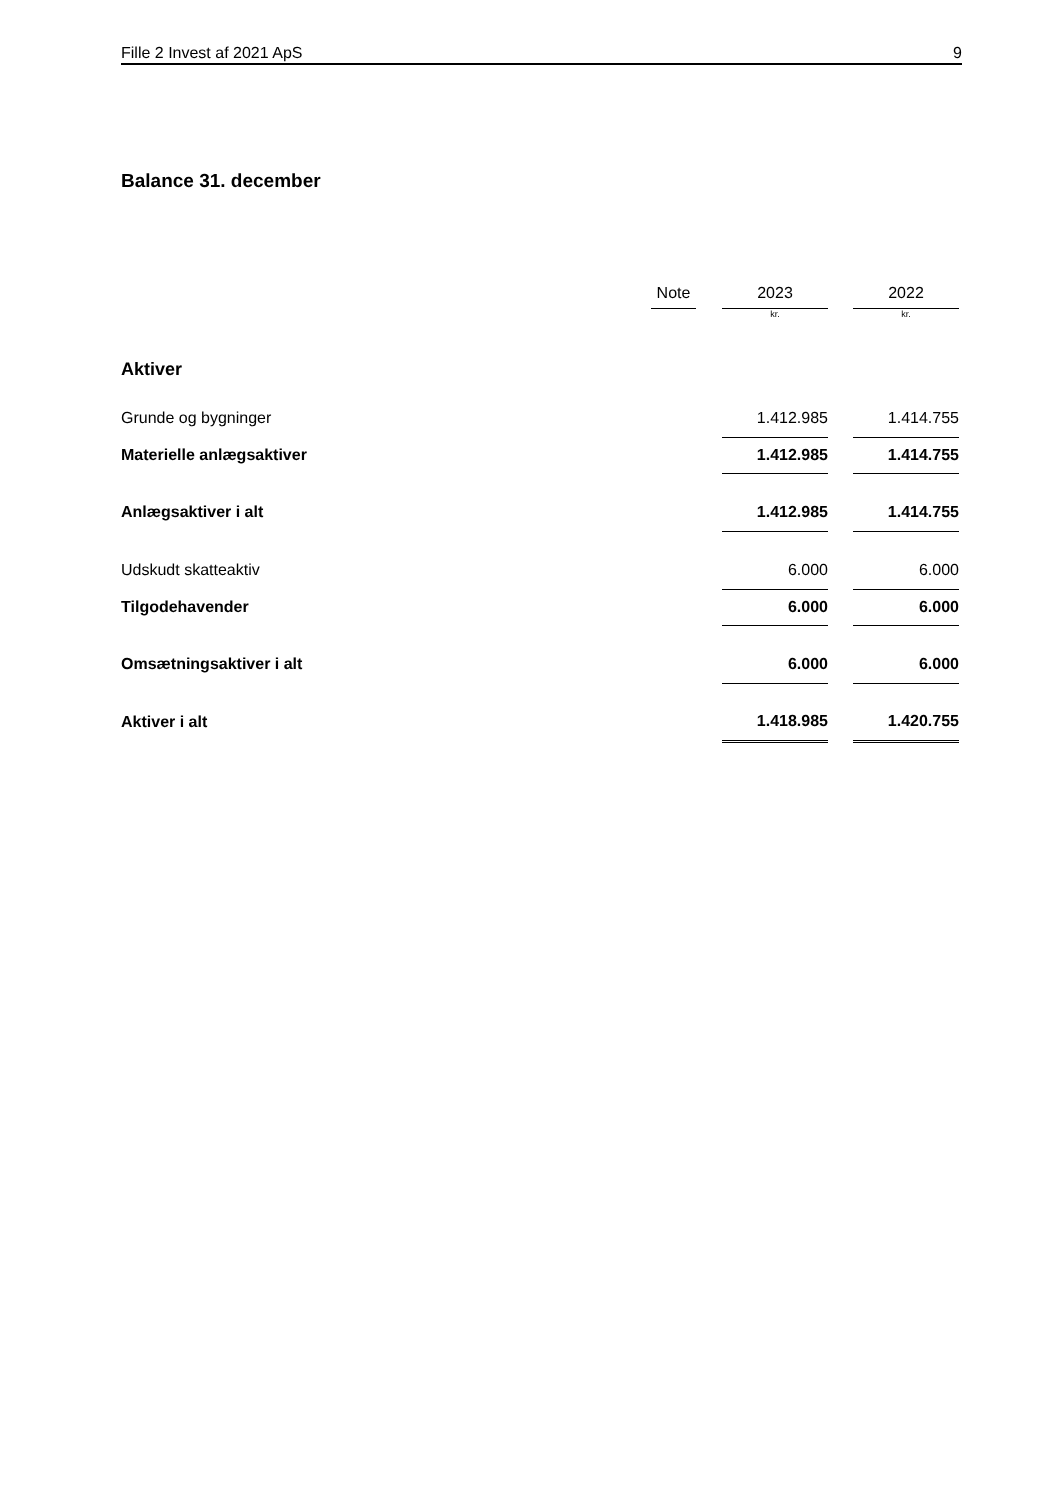Fille 2 Invest af 2021 ApS 9
Balance 31. december
| | Note | | 2023 | | 2022 |
| --- | --- | --- | --- | --- | --- |
| | | | kr. | | kr. |
| Aktiver | | | | | |
| Grunde og bygninger | | | 1.412.985 | | 1.414.755 |
| Materielle anlægsaktiver | | | 1.412.985 | | 1.414.755 |
| Anlægsaktiver i alt | | | 1.412.985 | | 1.414.755 |
| Udskudt skatteaktiv | | | 6.000 | | 6.000 |
| Tilgodehavender | | | 6.000 | | 6.000 |
| Omsætningsaktiver i alt | | | 6.000 | | 6.000 |
| Aktiver i alt | | | 1.418.985 | | 1.420.755 |